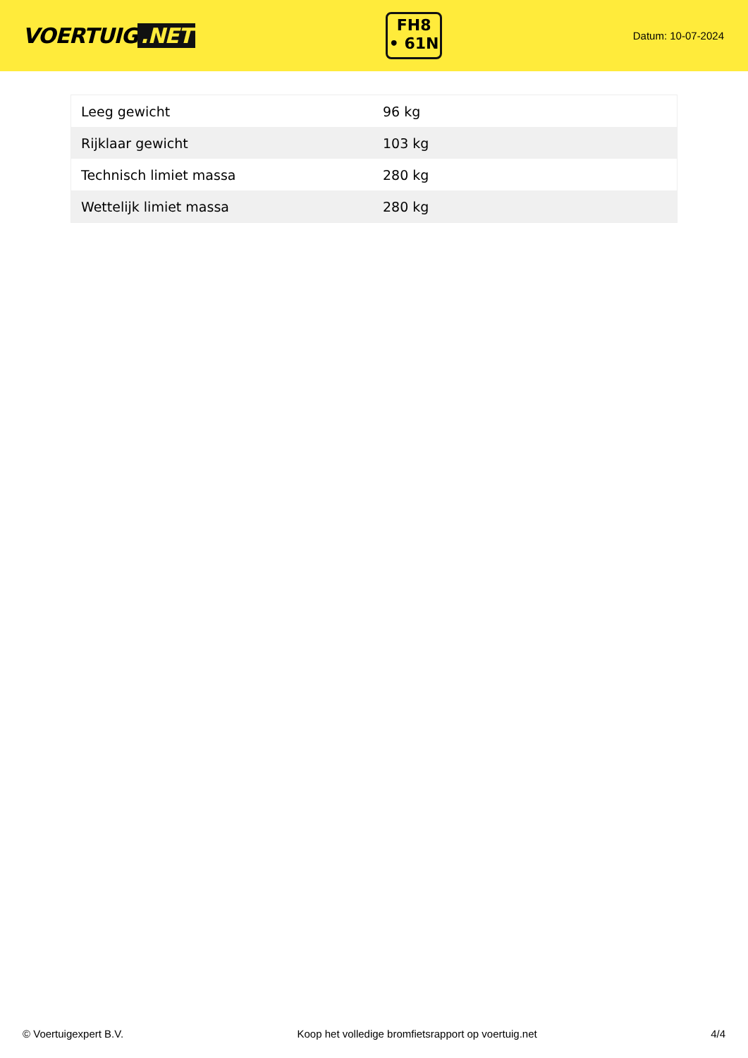VOERTUIG.NET
FH8
• 61N
Datum: 10-07-2024
| Leeg gewicht | 96 kg |
| Rijklaar gewicht | 103 kg |
| Technisch limiet massa | 280 kg |
| Wettelijk limiet massa | 280 kg |
© Voertuigexpert B.V. Koop het volledige bromfietsrapport op voertuig.net 4/4